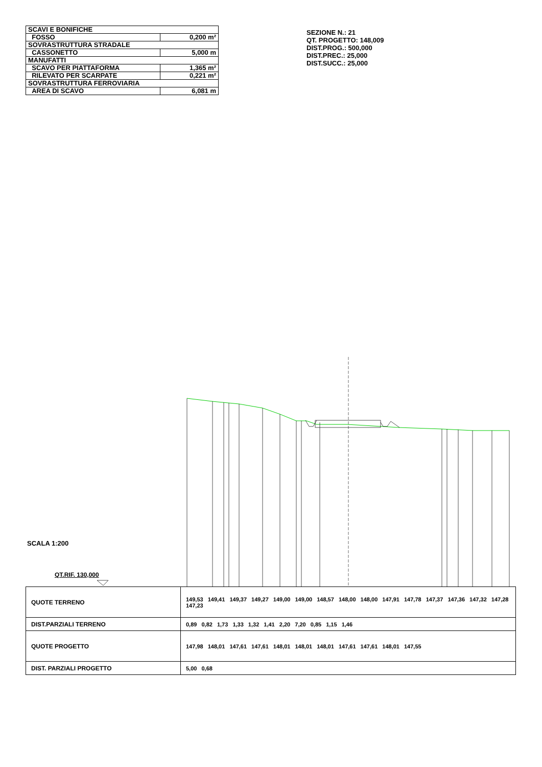| SCAVI E BONIFICHE | |
| FOSSO | 0,200 m² |
| SOVRASTRUTTURA STRADALE | |
| CASSONETTO | 5,000 m |
| MANUFATTI | |
| SCAVO PER PIATTAFORMA | 1,365 m² |
| RILEVATO PER SCARPATE | 0,221 m² |
| SOVRASTRUTTURA FERROVIARIA | |
| AREA DI SCAVO | 6,081 m |
SEZIONE N.: 21
QT. PROGETTO: 148,009
DIST.PROG.: 500,000
DIST.PREC.: 25,000
DIST.SUCC.: 25,000
SCALA 1:200
QT.RIF. 130,000
| QUOTE TERRENO | 149,53 149,41 149,37 149,27 149,00 149,00 148,57 148,00 148,00 147,91 147,78 147,37 147,36 147,32 147,28 147,23 |
| DIST.PARZIALI TERRENO | 0,89 0,82 1,73 1,33 1,32 1,41 2,20 7,20 0,85 1,15 1,46 |
| QUOTE PROGETTO | 147,98 148,01 147,61 147,61 148,01 148,01 148,01 147,61 147,61 148,01 147,55 |
| DIST. PARZIALI PROGETTO | 5,00 0,68 |